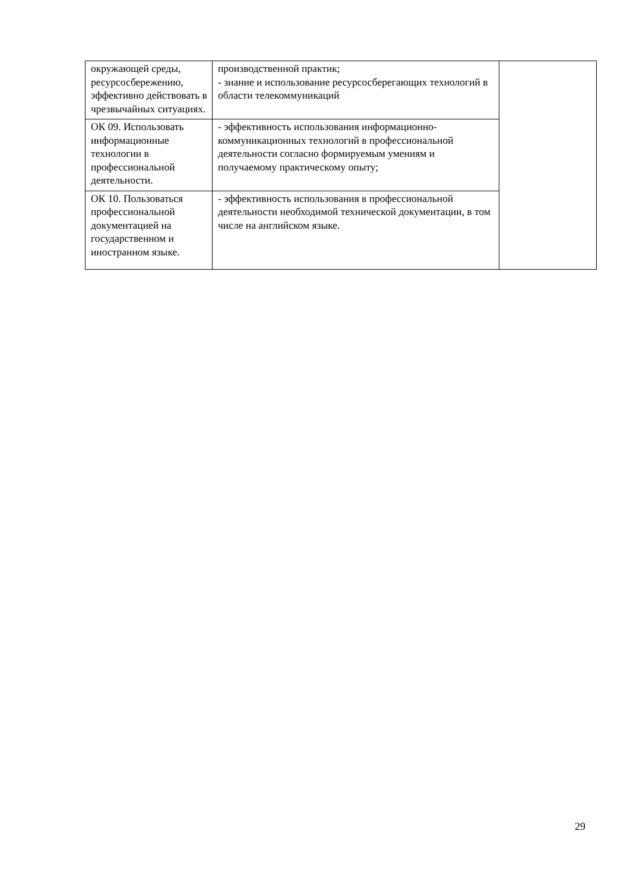| окружающей среды, ресурсосбережению, эффективно действовать в чрезвычайных ситуациях. | производственной практик; - знание и использование ресурсосберегающих технологий в области телекоммуникаций | |
| ОК 09. Использовать информационные технологии в профессиональной деятельности. | - эффективность использования информационно-коммуникационных технологий в профессиональной деятельности согласно формируемым умениям и получаемому практическому опыту; | |
| ОК 10. Пользоваться профессиональной документацией на государственном и иностранном языке. | - эффективность использования в профессиональной деятельности необходимой технической документации, в том числе на английском языке. | |
29